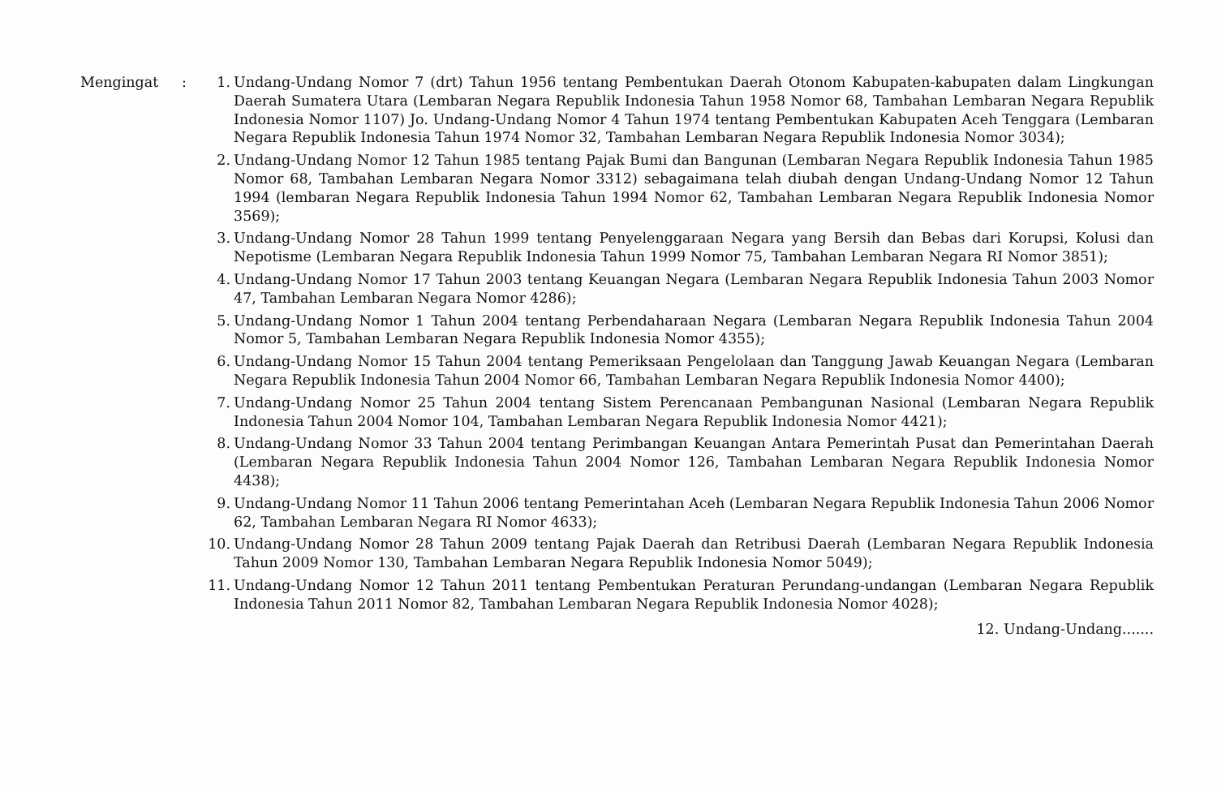Mengingat : 1. Undang-Undang Nomor 7 (drt) Tahun 1956 tentang Pembentukan Daerah Otonom Kabupaten-kabupaten dalam Lingkungan Daerah Sumatera Utara (Lembaran Negara Republik Indonesia Tahun 1958 Nomor 68, Tambahan Lembaran Negara Republik Indonesia Nomor 1107) Jo. Undang-Undang Nomor 4 Tahun 1974 tentang Pembentukan Kabupaten Aceh Tenggara (Lembaran Negara Republik Indonesia Tahun 1974 Nomor 32, Tambahan Lembaran Negara Republik Indonesia Nomor 3034);
2. Undang-Undang Nomor 12 Tahun 1985 tentang Pajak Bumi dan Bangunan (Lembaran Negara Republik Indonesia Tahun 1985 Nomor 68, Tambahan Lembaran Negara Nomor 3312) sebagaimana telah diubah dengan Undang-Undang Nomor 12 Tahun 1994 (lembaran Negara Republik Indonesia Tahun 1994 Nomor 62, Tambahan Lembaran Negara Republik Indonesia Nomor 3569);
3. Undang-Undang Nomor 28 Tahun 1999 tentang Penyelenggaraan Negara yang Bersih dan Bebas dari Korupsi, Kolusi dan Nepotisme (Lembaran Negara Republik Indonesia Tahun 1999 Nomor 75, Tambahan Lembaran Negara RI Nomor 3851);
4. Undang-Undang Nomor 17 Tahun 2003 tentang Keuangan Negara (Lembaran Negara Republik Indonesia Tahun 2003 Nomor 47, Tambahan Lembaran Negara Nomor 4286);
5. Undang-Undang Nomor 1 Tahun 2004 tentang Perbendaharaan Negara (Lembaran Negara Republik Indonesia Tahun 2004 Nomor 5, Tambahan Lembaran Negara Republik Indonesia Nomor 4355);
6. Undang-Undang Nomor 15 Tahun 2004 tentang Pemeriksaan Pengelolaan dan Tanggung Jawab Keuangan Negara (Lembaran Negara Republik Indonesia Tahun 2004 Nomor 66, Tambahan Lembaran Negara Republik Indonesia Nomor 4400);
7. Undang-Undang Nomor 25 Tahun 2004 tentang Sistem Perencanaan Pembangunan Nasional (Lembaran Negara Republik Indonesia Tahun 2004 Nomor 104, Tambahan Lembaran Negara Republik Indonesia Nomor 4421);
8. Undang-Undang Nomor 33 Tahun 2004 tentang Perimbangan Keuangan Antara Pemerintah Pusat dan Pemerintahan Daerah (Lembaran Negara Republik Indonesia Tahun 2004 Nomor 126, Tambahan Lembaran Negara Republik Indonesia Nomor 4438);
9. Undang-Undang Nomor 11 Tahun 2006 tentang Pemerintahan Aceh (Lembaran Negara Republik Indonesia Tahun 2006 Nomor 62, Tambahan Lembaran Negara RI Nomor 4633);
10. Undang-Undang Nomor 28 Tahun 2009 tentang Pajak Daerah dan Retribusi Daerah (Lembaran Negara Republik Indonesia Tahun 2009 Nomor 130, Tambahan Lembaran Negara Republik Indonesia Nomor 5049);
11. Undang-Undang Nomor 12 Tahun 2011 tentang Pembentukan Peraturan Perundang-undangan (Lembaran Negara Republik Indonesia Tahun 2011 Nomor 82, Tambahan Lembaran Negara Republik Indonesia Nomor 4028);
12. Undang-Undang.......